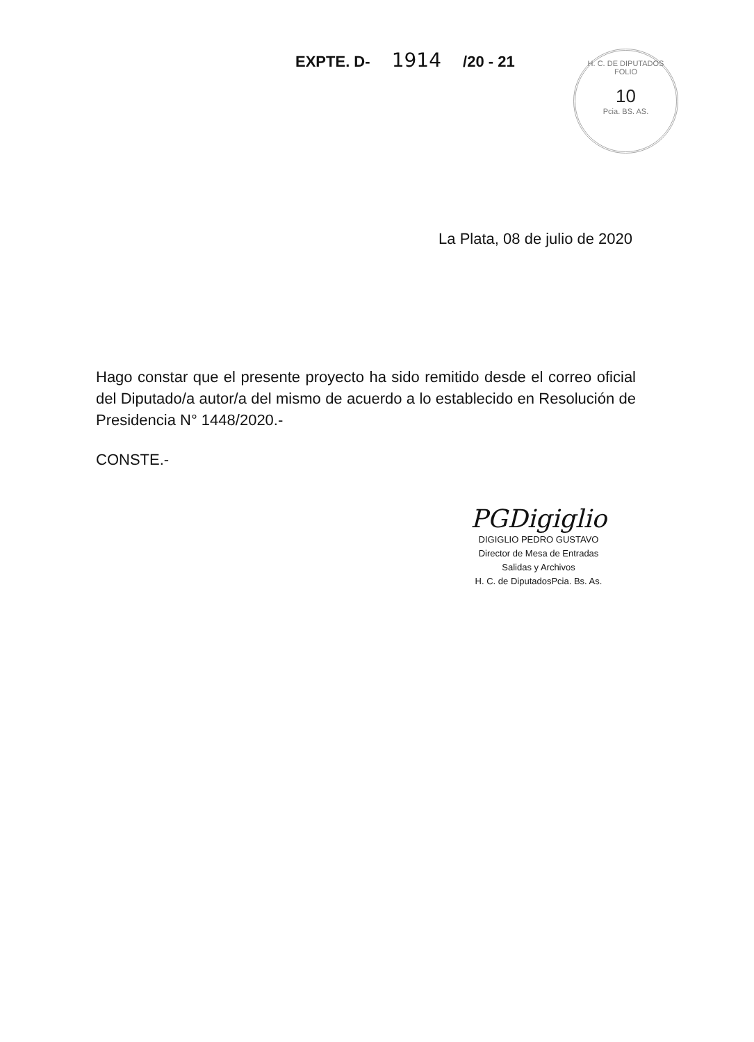EXPTE. D- 1914 /20 - 21
H. C. DE DIPUTADOS
FOLIO
10
Pcia. BS. AS.
La Plata, 08 de julio de 2020
Hago constar que el presente proyecto ha sido remitido desde el correo oficial del Diputado/a autor/a del mismo de acuerdo a lo establecido en Resolución de Presidencia N° 1448/2020.-
CONSTE.-
PGDigiglio
DIGIGLIO PEDRO GUSTAVO
Director de Mesa de Entradas
Salidas y Archivos
H. C. de DiputadosPcia. Bs. As.